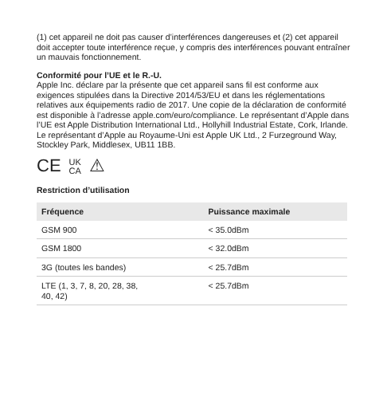(1) cet appareil ne doit pas causer d’interférences dangereuses et (2) cet appareil doit accepter toute interférence reçue, y compris des interférences pouvant entraîner un mauvais fonctionnement.
Conformité pour l’UE et le R.-U.
Apple Inc. déclare par la présente que cet appareil sans fil est conforme aux exigences stipulées dans la Directive 2014/53/EU et dans les réglementations relatives aux équipements radio de 2017. Une copie de la déclaration de conformité est disponible à l’adresse apple.com/euro/compliance. Le représentant d’Apple dans l’UE est Apple Distribution International Ltd., Hollyhill Industrial Estate, Cork, Irlande. Le représentant d’Apple au Royaume-Uni est Apple UK Ltd., 2 Furzeground Way, Stockley Park, Middlesex, UB11 1BB.
CE UK
CA ⚠
Restriction d’utilisation
| Fréquence | Puissance maximale |
| --- | --- |
| GSM 900 | < 35.0dBm |
| GSM 1800 | < 32.0dBm |
| 3G (toutes les bandes) | < 25.7dBm |
| LTE (1, 3, 7, 8, 20, 28, 38, 40, 42) | < 25.7dBm |